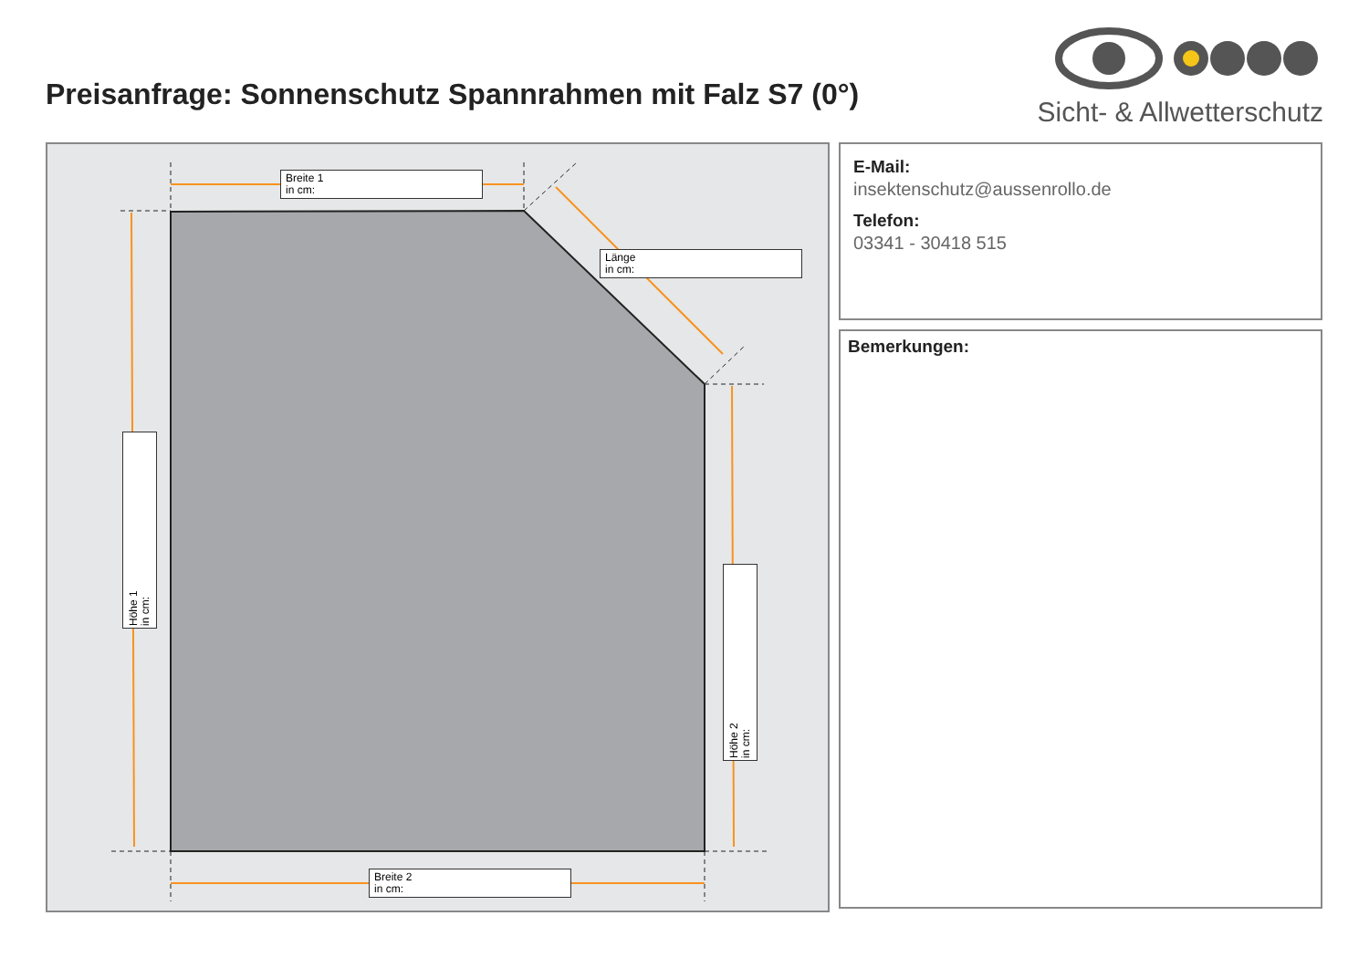Preisanfrage: Sonnenschutz Spannrahmen mit Falz S7 (0°)
Sicht- & Allwetterschutz
Breite 1
in cm:
Länge
in cm:
Höhe 1
in cm:
Höhe 2
in cm:
Breite 2
in cm:
E-Mail:
insektenschutz@aussenrollo.de
Telefon:
03341 - 30418 515
Bemerkungen: